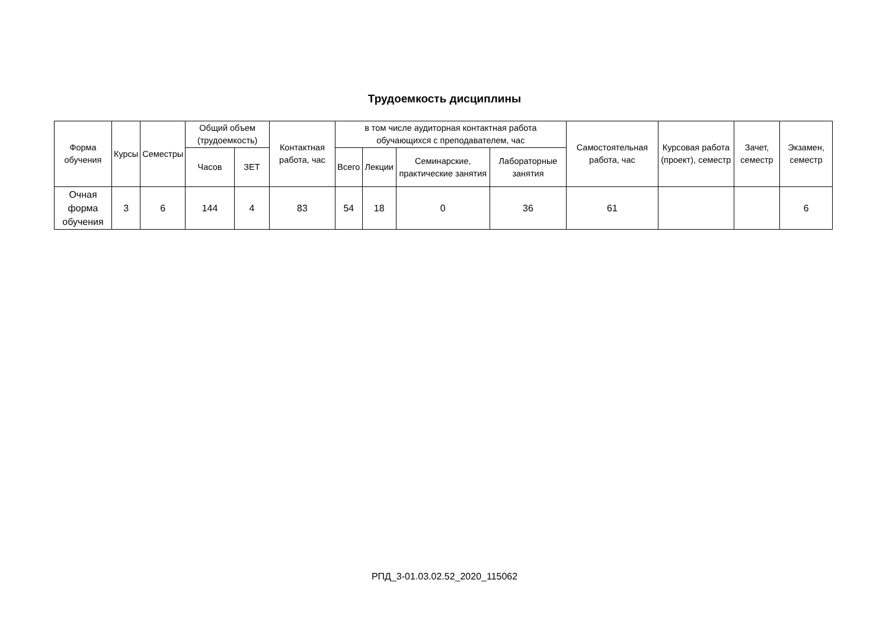Трудоемкость дисциплины
| Форма обучения | Курсы | Семестры | Общий объем (трудоемкость) | | Контактная работа, час | в том числе аудиторная контактная работа обучающихся с преподавателем, час | | | | Самостоятельная работа, час | Курсовая работа (проект), семестр | Зачет, семестр | Экзамен, семестр |
| --- | --- | --- | --- | --- | --- | --- | --- | --- | --- | --- | --- | --- | --- |
| | | | Часов | ЗЕТ | | Всего | Лекции | Семинарские, практические занятия | Лабораторные занятия | | | | |
| Очная форма обучения | 3 | 6 | 144 | 4 | 83 | 54 | 18 | 0 | 36 | 61 | | | 6 |
РПД_3-01.03.02.52_2020_115062